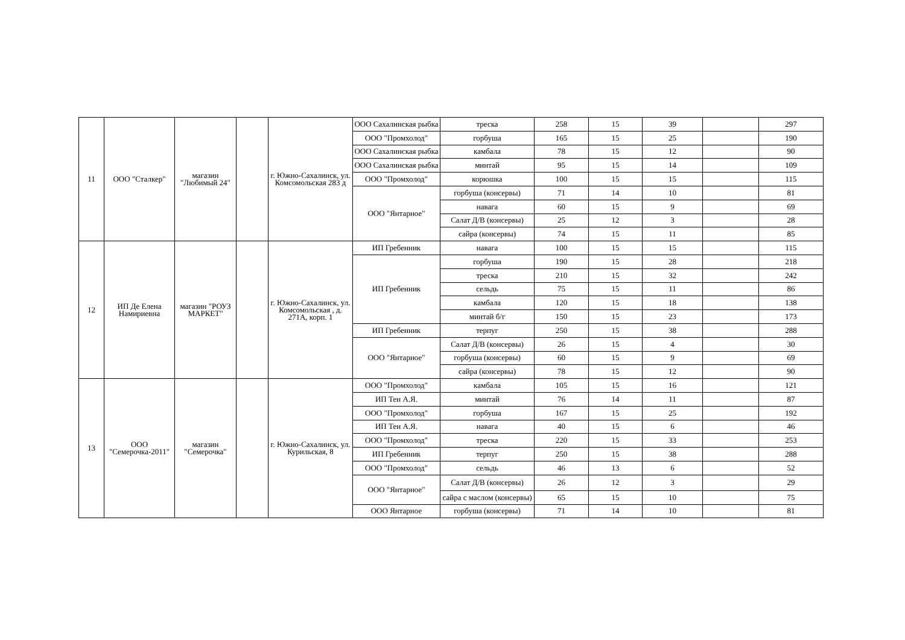| 11 | ООО "Сталкер" | магазин "Любимый 24" | | г. Южно-Сахалинск, ул. Комсомольская 283 д | ООО Сахалинская рыбка | треска | 258 | 15 | 39 | | 297 |
| | | | | | ООО "Промхолод" | горбуша | 165 | 15 | 25 | | 190 |
| | | | | | ООО Сахалинская рыбка | камбала | 78 | 15 | 12 | | 90 |
| | | | | | ООО Сахалинская рыбка | минтай | 95 | 15 | 14 | | 109 |
| | | | | | ООО "Промхолод" | корюшка | 100 | 15 | 15 | | 115 |
| | | | | | ООО "Янтарное" | горбуша (консервы) | 71 | 14 | 10 | | 81 |
| | | | | | | навага | 60 | 15 | 9 | | 69 |
| | | | | | | Салат Д/В (консервы) | 25 | 12 | 3 | | 28 |
| | | | | | | сайра (консервы) | 74 | 15 | 11 | | 85 |
| 12 | ИП Де Елена Намириевна | магазин "РОУЗ МАРКЕТ" | | г. Южно-Сахалинск, ул. Комсомольская , д. 271А, корп. 1 | ИП Гребенник | навага | 100 | 15 | 15 | | 115 |
| | | | | | ИП Гребенник | горбуша | 190 | 15 | 28 | | 218 |
| | | | | | | треска | 210 | 15 | 32 | | 242 |
| | | | | | | сельдь | 75 | 15 | 11 | | 86 |
| | | | | | | камбала | 120 | 15 | 18 | | 138 |
| | | | | | | минтай б/г | 150 | 15 | 23 | | 173 |
| | | | | | ИП Гребенник | терпуг | 250 | 15 | 38 | | 288 |
| | | | | | ООО "Янтарное" | Салат Д/В (консервы) | 26 | 15 | 4 | | 30 |
| | | | | | | горбуша (консервы) | 60 | 15 | 9 | | 69 |
| | | | | | | сайра (консервы) | 78 | 15 | 12 | | 90 |
| 13 | ООО "Семерочка-2011" | магазин "Семерочка" | | г. Южно-Сахалинск, ул. Курильская, 8 | ООО "Промхолод" | камбала | 105 | 15 | 16 | | 121 |
| | | | | | ИП Тен А.Я. | минтай | 76 | 14 | 11 | | 87 |
| | | | | | ООО "Промхолод" | горбуша | 167 | 15 | 25 | | 192 |
| | | | | | ИП Тен А.Я. | навага | 40 | 15 | 6 | | 46 |
| | | | | | ООО "Промхолод" | треска | 220 | 15 | 33 | | 253 |
| | | | | | ИП Гребенник | терпуг | 250 | 15 | 38 | | 288 |
| | | | | | ООО "Промхолод" | сельдь | 46 | 13 | 6 | | 52 |
| | | | | | ООО "Янтарное" | Салат Д/В (консервы) | 26 | 12 | 3 | | 29 |
| | | | | | | сайра с маслом (консервы) | 65 | 15 | 10 | | 75 |
| | | | | | ООО Янтарное | горбуша (консервы) | 71 | 14 | 10 | | 81 |